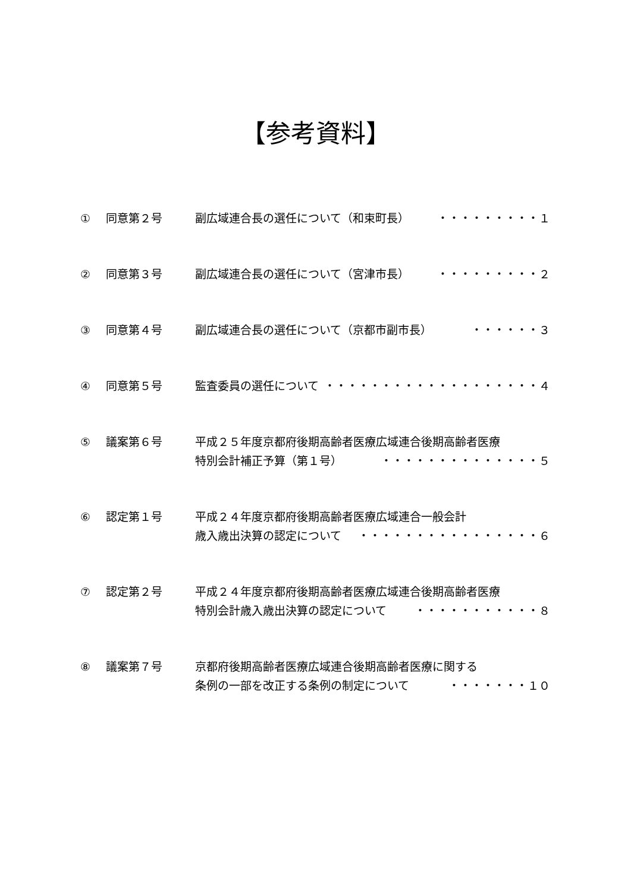【参考資料】
① 同意第２号 副広域連合長の選任について（和束町長） ・・・・・・・・・１
② 同意第３号 副広域連合長の選任について（宮津市長） ・・・・・・・・・２
③ 同意第４号 副広域連合長の選任について（京都市副市長） ・・・・・・３
④ 同意第５号 監査委員の選任について ・・・・・・・・・・・・・・・・・・・４
⑤ 議案第６号 平成２５年度京都府後期高齢者医療広域連合後期高齢者医療
特別会計補正予算（第１号） ・・・・・・・・・・・・・・５
⑥ 認定第１号 平成２４年度京都府後期高齢者医療広域連合一般会計
歳入歳出決算の認定について ・・・・・・・・・・・・・・・・６
⑦ 認定第２号 平成２４年度京都府後期高齢者医療広域連合後期高齢者医療
特別会計歳入歳出決算の認定について ・・・・・・・・・・・８
⑧ 議案第７号 京都府後期高齢者医療広域連合後期高齢者医療に関する
条例の一部を改正する条例の制定について ・・・・・・・１０